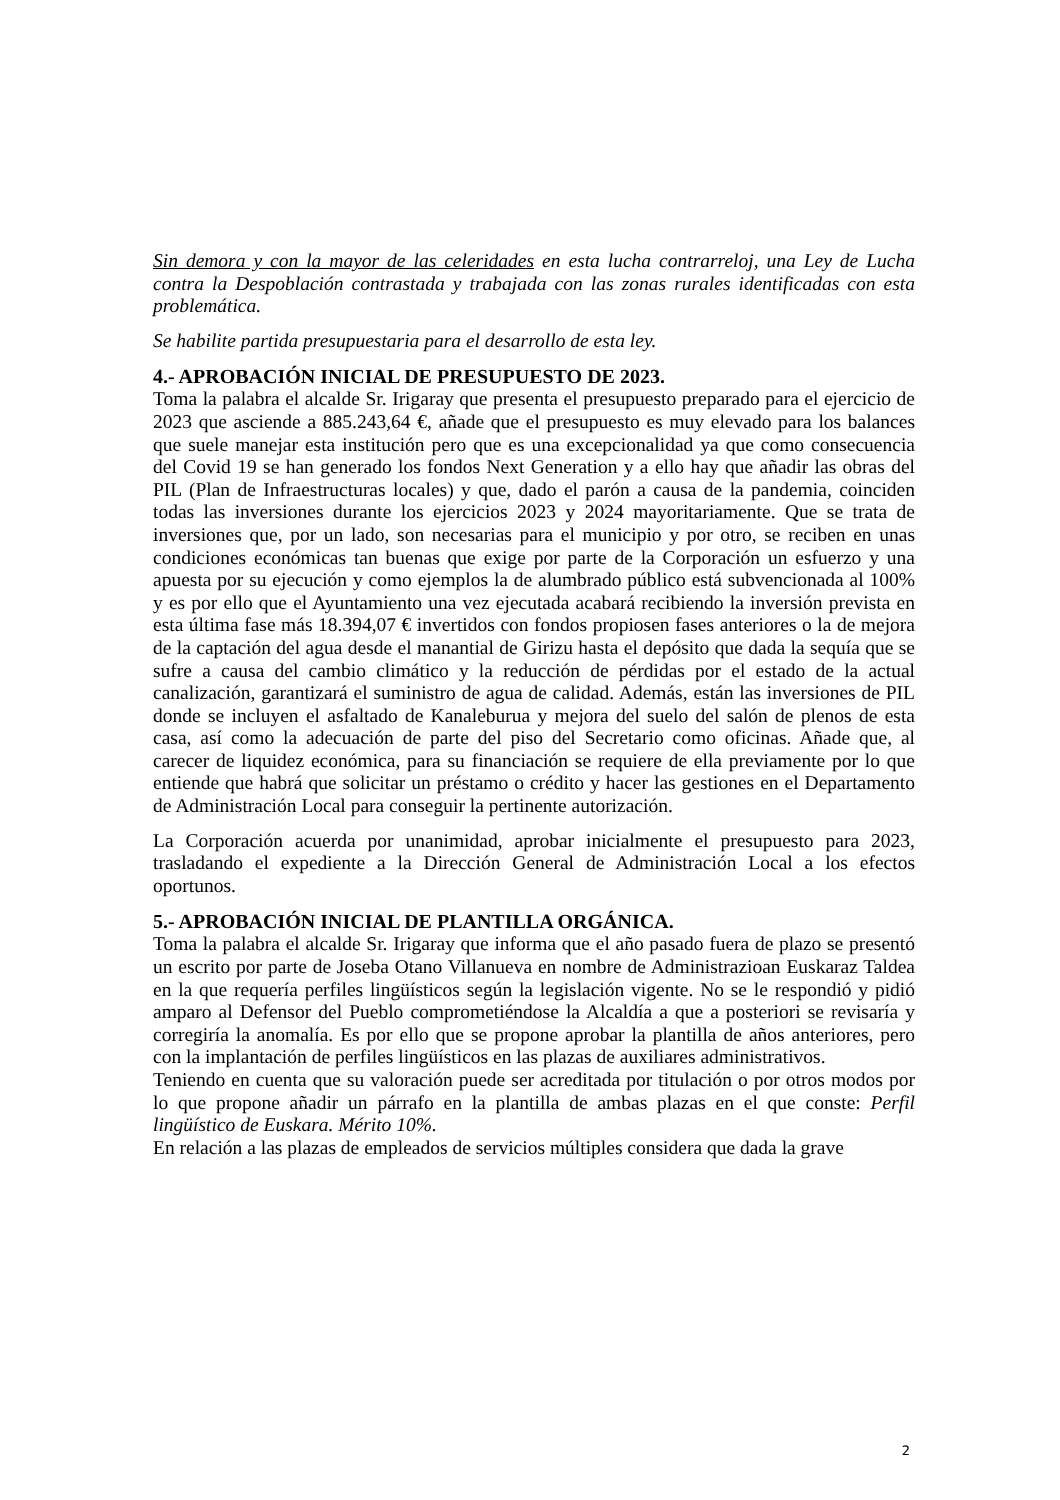Sin demora y con la mayor de las celeridades en esta lucha contrarreloj, una Ley de Lucha contra la Despoblación contrastada y trabajada con las zonas rurales identificadas con esta problemática.
Se habilite partida presupuestaria para el desarrollo de esta ley.
4.- APROBACIÓN INICIAL DE PRESUPUESTO DE 2023.
Toma la palabra el alcalde Sr. Irigaray que presenta el presupuesto preparado para el ejercicio de 2023 que asciende a 885.243,64 €, añade que el presupuesto es muy elevado para los balances que suele manejar esta institución pero que es una excepcionalidad ya que como consecuencia del Covid 19 se han generado los fondos Next Generation y a ello hay que añadir las obras del PIL (Plan de Infraestructuras locales) y que, dado el parón a causa de la pandemia, coinciden todas las inversiones durante los ejercicios 2023 y 2024 mayoritariamente. Que se trata de inversiones que, por un lado, son necesarias para el municipio y por otro, se reciben en unas condiciones económicas tan buenas que exige por parte de la Corporación un esfuerzo y una apuesta por su ejecución y como ejemplos la de alumbrado público está subvencionada al 100% y es por ello que el Ayuntamiento una vez ejecutada acabará recibiendo la inversión prevista en esta última fase más 18.394,07 € invertidos con fondos propiosen fases anteriores o la de mejora de la captación del agua desde el manantial de Girizu hasta el depósito que dada la sequía que se sufre a causa del cambio climático y la reducción de pérdidas por el estado de la actual canalización, garantizará el suministro de agua de calidad. Además, están las inversiones de PIL donde se incluyen el asfaltado de Kanaleburua y mejora del suelo del salón de plenos de esta casa, así como la adecuación de parte del piso del Secretario como oficinas. Añade que, al carecer de liquidez económica, para su financiación se requiere de ella previamente por lo que entiende que habrá que solicitar un préstamo o crédito y hacer las gestiones en el Departamento de Administración Local para conseguir la pertinente autorización.
La Corporación acuerda por unanimidad, aprobar inicialmente el presupuesto para 2023, trasladando el expediente a la Dirección General de Administración Local a los efectos oportunos.
5.- APROBACIÓN INICIAL DE PLANTILLA ORGÁNICA.
Toma la palabra el alcalde Sr. Irigaray que informa que el año pasado fuera de plazo se presentó un escrito por parte de Joseba Otano Villanueva en nombre de Administrazioan Euskaraz Taldea en la que requería perfiles lingüísticos según la legislación vigente. No se le respondió y pidió amparo al Defensor del Pueblo comprometiéndose la Alcaldía a que a posteriori se revisaría y corregiría la anomalía. Es por ello que se propone aprobar la plantilla de años anteriores, pero con la implantación de perfiles lingüísticos en las plazas de auxiliares administrativos.
Teniendo en cuenta que su valoración puede ser acreditada por titulación o por otros modos por lo que propone añadir un párrafo en la plantilla de ambas plazas en el que conste: Perfil lingüístico de Euskara. Mérito 10%.
En relación a las plazas de empleados de servicios múltiples considera que dada la grave
2